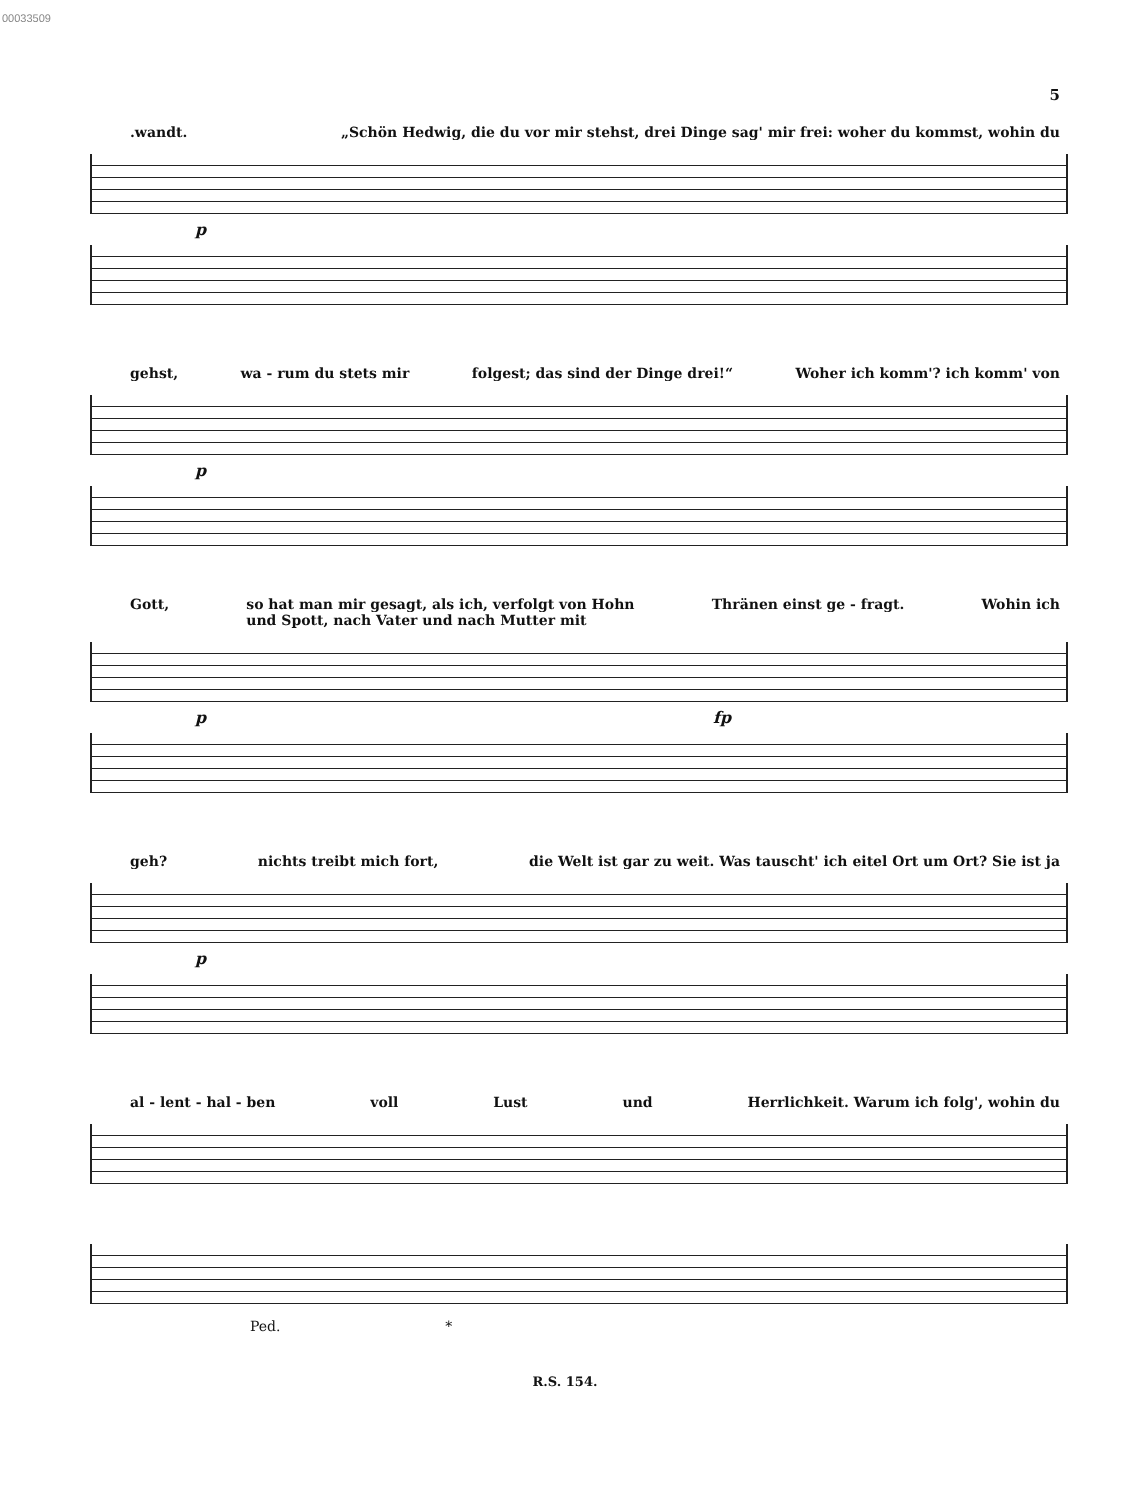00033509
5
.wandt. „Schön Hedwig, die du vor mir stehst, drei Dinge sag' mir frei: woher du kommst, wohin du
p
gehst, wa - rum du stets mir folgest; das sind der Dinge drei!“Woher ich komm'? ich komm' von
p
Gott, so hat man mir gesagt, als ich, verfolgt von Hohn
und Spott, nach Vater und nach Mutter mit Thränen einst ge - fragt. Wohin ich
p fp
geh? nichts treibt mich fort, die Welt ist gar zu weit. Was tauscht' ich eitel Ort um Ort? Sie ist ja
p
al - lent - hal - ben voll Lust und Herrlichkeit. Warum ich folg', wohin du
Ped. *
R.S. 154.